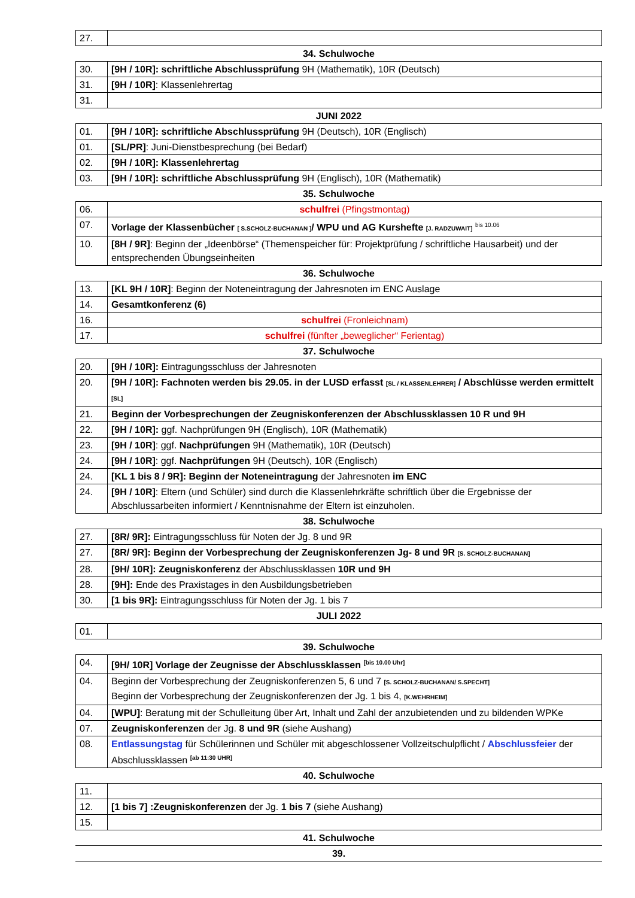| 27. | |
34. Schulwoche
| 30. | [9H / 10R]: schriftliche Abschlussprüfung 9H (Mathematik), 10R (Deutsch) |
| 31. | [9H / 10R] : Klassenlehrertag |
| 31. | |
JUNI 2022
| 01. | [9H / 10R]: schriftliche Abschlussprüfung 9H (Deutsch), 10R (Englisch) |
| 01. | [SL/PR] : Juni-Dienstbesprechung (bei Bedarf) |
| 02. | [9H / 10R]: Klassenlehrertag |
| 03. | [9H / 10R]: schriftliche Abschlussprüfung 9H (Englisch), 10R (Mathematik) |
35. Schulwoche
| 06. | schulfrei (Pfingstmontag) |
| 07. | Vorlage der Klassenbücher [ S.SCHOLZ-BUCHANAN ] / WPU und AG Kurshefte [J. RADZUWAIT] <sup>bis 10.06</sup> |
| 10. | [8H / 9R] : Beginn der „Ideenbörse“ (Themenspeicher für: Projektprüfung / schriftliche Hausarbeit) und der entsprechenden Übungseinheiten |
36. Schulwoche
| 13. | [KL 9H / 10R] : Beginn der Noteneintragung der Jahresnoten im ENC Auslage |
| 14. | Gesamtkonferenz (6) |
| 16. | schulfrei (Fronleichnam) |
| 17. | schulfrei (fünfter „beweglicher“ Ferientag) |
37. Schulwoche
| 20. | [9H / 10R]: Eintragungsschluss der Jahresnoten |
| 20. | [9H / 10R]: Fachnoten werden bis 29.05. in der LUSD erfasst [SL / KLASSENLEHRER] / Abschlüsse werden ermittelt [SL] |
| 21. | Beginn der Vorbesprechungen der Zeugniskonferenzen der Abschlussklassen 10 R und 9H |
| 22. | [9H / 10R]: ggf. Nachprüfungen 9H (Englisch), 10R (Mathematik) |
| 23. | [9H / 10R] : ggf. Nachprüfungen 9H (Mathematik), 10R (Deutsch) |
| 24. | [9H / 10R] : ggf. Nachprüfungen 9H (Deutsch), 10R (Englisch) |
| 24. | [KL 1 bis 8 / 9R]: Beginn der Noteneintragung der Jahresnoten im ENC |
| 24. | [9H / 10R] : Eltern (und Schüler) sind durch die Klassenlehrkräfte schriftlich über die Ergebnisse der Abschlussarbeiten informiert / Kenntnisnahme der Eltern ist einzuholen. |
38. Schulwoche
| 27. | [8R/ 9R]: Eintragungsschluss für Noten der Jg. 8 und 9R |
| 27. | [8R/ 9R]: Beginn der Vorbesprechung der Zeugniskonferenzen Jg- 8 und 9R [S. SCHOLZ-BUCHANAN] |
| 28. | [9H/ 10R]: Zeugniskonferenz der Abschlussklassen 10R und 9H |
| 28. | [9H]: Ende des Praxistages in den Ausbildungsbetrieben |
| 30. | [1 bis 9R]: Eintragungsschluss für Noten der Jg. 1 bis 7 |
JULI 2022
| 01. | |
39. Schulwoche
| 04. | [9H/ 10R] Vorlage der Zeugnisse der Abschlussklassen <sup>[bis 10.00 Uhr]</sup> |
| 04. | Beginn der Vorbesprechung der Zeugniskonferenzen 5, 6 und 7 [S. SCHOLZ-BUCHANAN/ S.SPECHT] Beginn der Vorbesprechung der Zeugniskonferenzen der Jg. 1 bis 4, [K.WEHRHEIM] |
| 04. | [WPU] : Beratung mit der Schulleitung über Art, Inhalt und Zahl der anzubietenden und zu bildenden WPKe |
| 07. | Zeugniskonferenzen der Jg. 8 und 9R (siehe Aushang) |
| 08. | Entlassungstag für Schülerinnen und Schüler mit abgeschlossener Vollzeitschulpflicht / Abschlussfeier der Abschlussklassen <sup>[ab 11:30 UHR]</sup> |
40. Schulwoche
| 11. | |
| 12. | [1 bis 7] :Zeugniskonferenzen der Jg. 1 bis 7 (siehe Aushang) |
| 15. | |
41. Schulwoche
39.